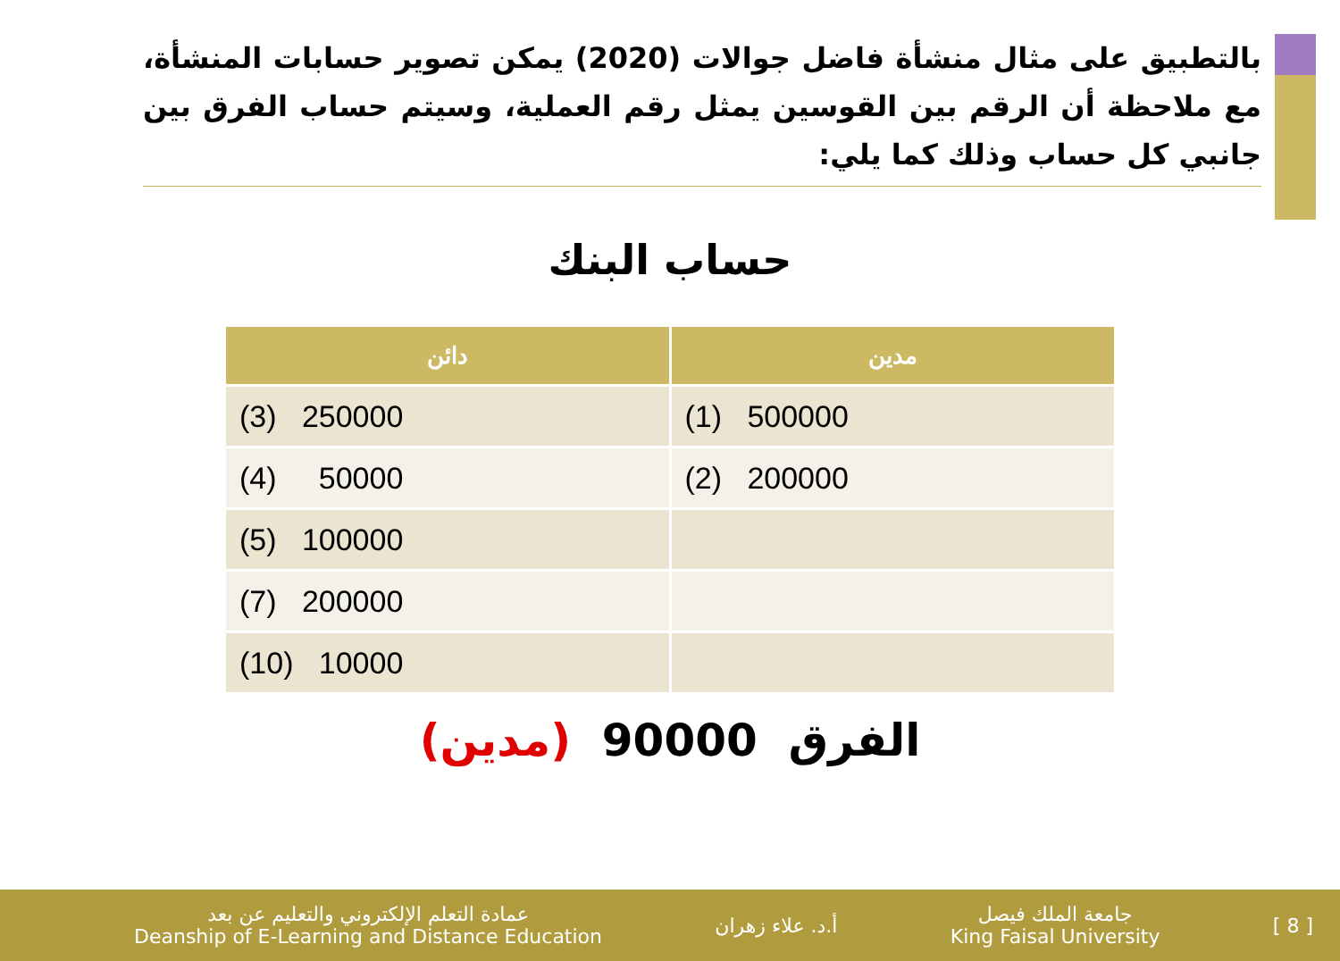بالتطبيق على مثال منشأة فاضل جوالات (2020) يمكن تصوير حسابات المنشأة، مع ملاحظة أن الرقم بين القوسين يمثل رقم العملية، وسيتم حساب الفرق بين جانبي كل حساب وذلك كما يلي:
حساب البنك
| مدين | دائن |
| --- | --- |
| (1) 500000 | (3) 250000 |
| (2) 200000 | (4) 50000 |
| | (5) 100000 |
| | (7) 200000 |
| | (10) 10000 |
الفرق 90000 (مدين)
عمادة التعلم الإلكتروني والتعليم عن بعد
Deanship of E-Learning and Distance Education
أ.د. علاء زهران
جامعة الملك فيصل
King Faisal University
[ 8 ]